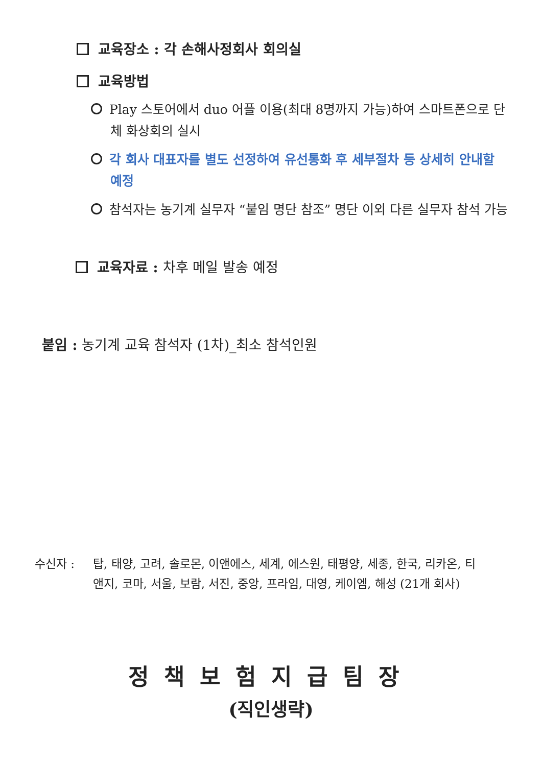교육장소 : 각 손해사정회사 회의실
교육방법
Play 스토어에서 duo 어플 이용(최대 8명까지 가능)하여 스마트폰으로 단체 화상회의 실시
각 회사 대표자를 별도 선정하여 유선통화 후 세부절차 등 상세히 안내할 예정
참석자는 농기계 실무자 “붙임 명단 참조” 명단 이외 다른 실무자 참석 가능
교육자료 : 차후 메일 발송 예정
붙임 : 농기계 교육 참석자 (1차)_최소 참석인원
수신자 : 탑, 태양, 고려, 솔로몬, 이앤에스, 세계, 에스원, 태평양, 세종, 한국, 리카온, 티앤지, 코마, 서울, 보람, 서진, 중앙, 프라임, 대영, 케이엠, 해성 (21개 회사)
정책보험지급팀장
(직인생략)